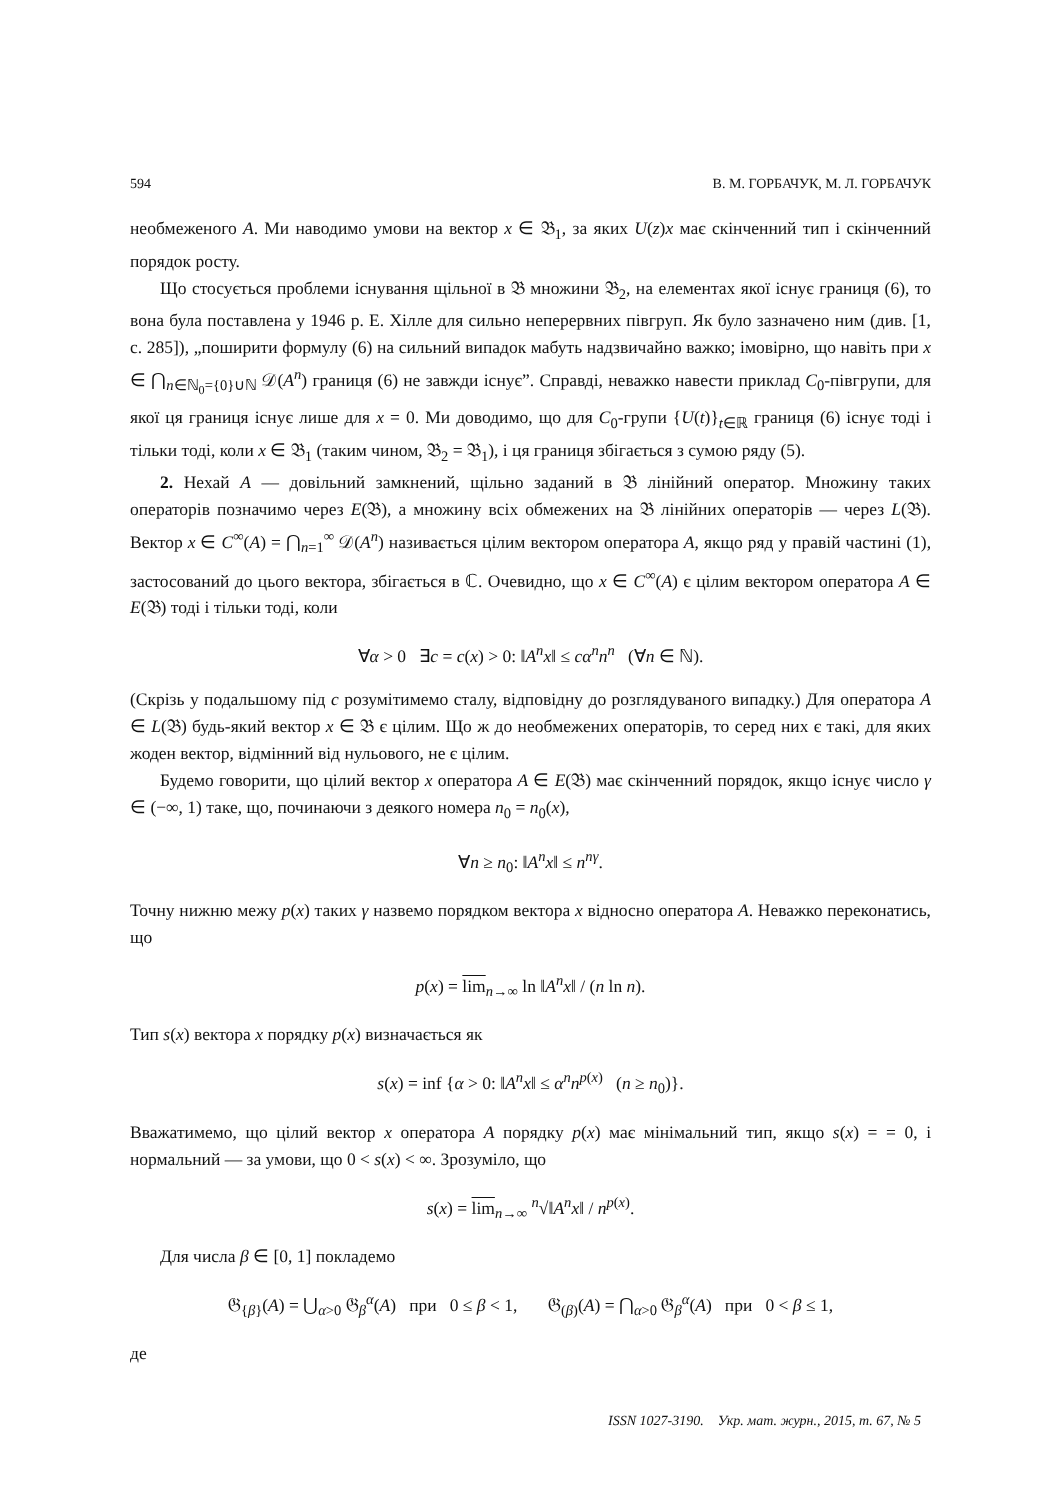594 В. М. ГОРБАЧУК, М. Л. ГОРБАЧУК
необмеженого A. Ми наводимо умови на вектор x ∈ 𝔅<sub>1</sub>, за яких U(z)x має скінченний тип і скінченний порядок росту.
Що стосується проблеми існування щільної в 𝔅 множини 𝔅<sub>2</sub>, на елементах якої існує границя (6), то вона була поставлена у 1946 р. Е. Хілле для сильно неперервних півгруп. Як було зазначено ним (див. [1, с. 285]), „поширити формулу (6) на сильний випадок мабуть надзвичайно важко; імовірно, що навіть при x ∈ ⋂<sub>n∈ℕ<sub>0</sub>={0}∪ℕ</sub> 𝒟(A<sup>n</sup>) границя (6) не завжди існує”. Справді, неважко навести приклад C<sub>0</sub>-півгрупи, для якої ця границя існує лише для x = 0. Ми доводимо, що для C<sub>0</sub>-групи {U(t)}<sub>t∈ℝ</sub> границя (6) існує тоді і тільки тоді, коли x ∈ 𝔅<sub>1</sub> (таким чином, 𝔅<sub>2</sub> = 𝔅<sub>1</sub>), і ця границя збігається з сумою ряду (5).
2. Нехай A — довільний замкнений, щільно заданий в 𝔅 лінійний оператор. Множину таких операторів позначимо через E(𝔅), а множину всіх обмежених на 𝔅 лінійних операторів — через L(𝔅). Вектор x ∈ C<sup>∞</sup>(A) = ⋂<sub>n=1</sub><sup>∞</sup> 𝒟(A<sup>n</sup>) називається цілим вектором оператора A, якщо ряд у правій частині (1), застосований до цього вектора, збігається в ℂ. Очевидно, що x ∈ C<sup>∞</sup>(A) є цілим вектором оператора A ∈ E(𝔅) тоді і тільки тоді, коли
∀α > 0 ∃c = c(x) > 0: ‖A<sup>n</sup>x‖ ≤ cα<sup>n</sup>n<sup>n</sup> (∀n ∈ ℕ).
(Скрізь у подальшому під c розумітимемо сталу, відповідну до розглядуваного випадку.) Для оператора A ∈ L(𝔅) будь-який вектор x ∈ 𝔅 є цілим. Що ж до необмежених операторів, то серед них є такі, для яких жоден вектор, відмінний від нульового, не є цілим.
Будемо говорити, що цілий вектор x оператора A ∈ E(𝔅) має скінченний порядок, якщо існує число γ ∈ (−∞, 1) таке, що, починаючи з деякого номера n<sub>0</sub> = n<sub>0</sub>(x),
∀n ≥ n<sub>0</sub>: ‖A<sup>n</sup>x‖ ≤ n<sup>nγ</sup>.
Точну нижню межу p(x) таких γ назвемо порядком вектора x відносно оператора A. Неважко переконатись, що
p(x) = lim<sub>n→∞</sub> ln ‖A<sup>n</sup>x‖ / (n ln n).
Тип s(x) вектора x порядку p(x) визначається як
s(x) = inf {α > 0: ‖A<sup>n</sup>x‖ ≤ α<sup>n</sup>n<sup>p(x)</sup> (n ≥ n<sub>0</sub>)}.
Вважатимемо, що цілий вектор x оператора A порядку p(x) має мінімальний тип, якщо s(x) = = 0, і нормальний — за умови, що 0 < s(x) < ∞. Зрозуміло, що
s(x) = lim<sub>n→∞</sub> <sup>n</sup>√‖A<sup>n</sup>x‖ / n<sup>p(x)</sup>.
Для числа β ∈ [0, 1] покладемо
𝔊<sub>{β}</sub>(A) = ⋃<sub>α>0</sub> 𝔊<sub>β</sub><sup>α</sup>(A) при 0 ≤ β < 1, 𝔊<sub>(β)</sub>(A) = ⋂<sub>α>0</sub> 𝔊<sub>β</sub><sup>α</sup>(A) при 0 < β ≤ 1,
де
ISSN 1027-3190. Укр. мат. журн., 2015, т. 67, № 5